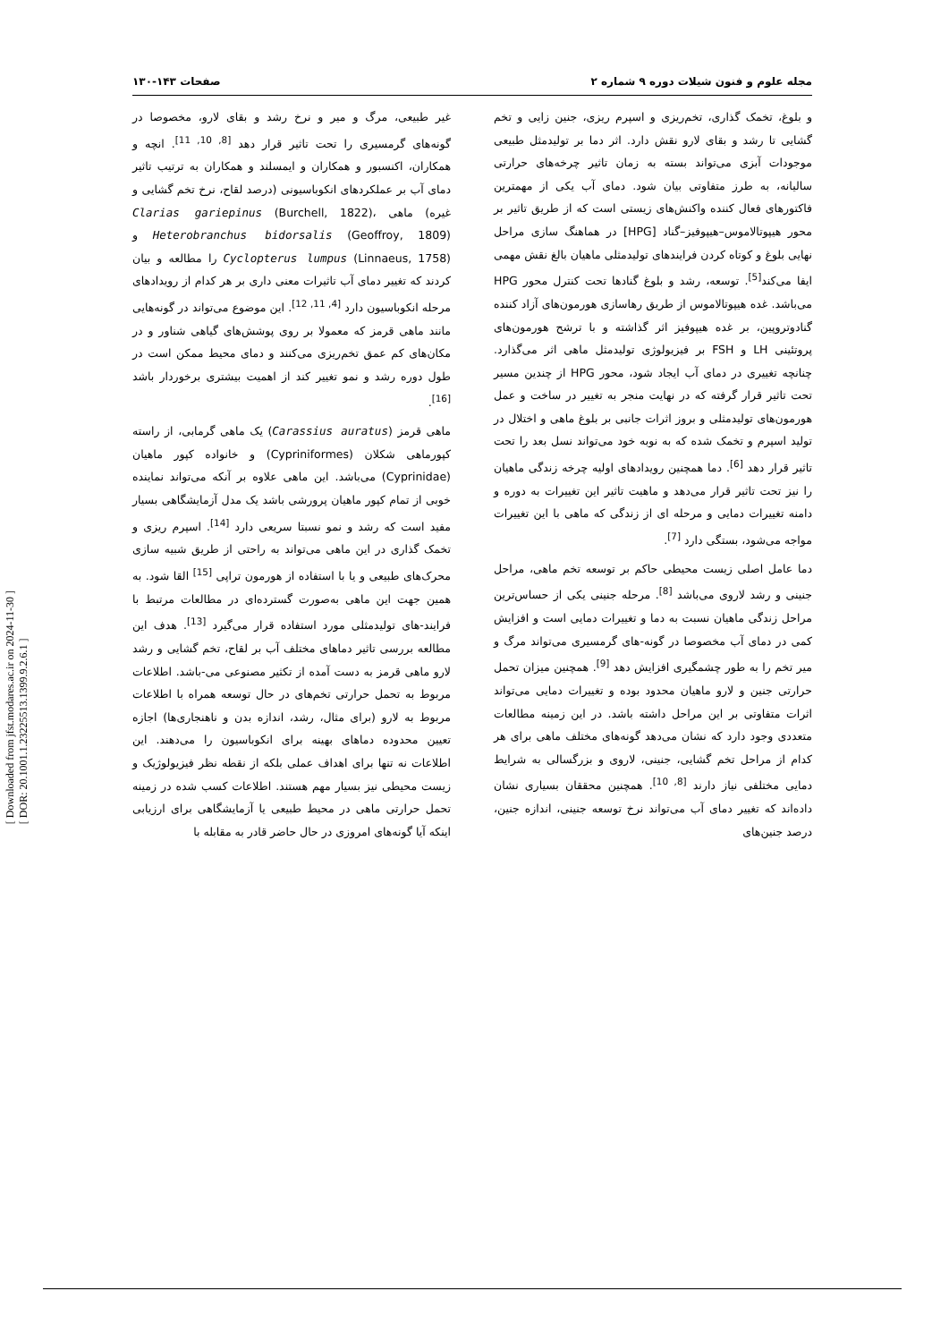مجله علوم و فنون شیلات دوره ۹ شماره ۲
صفحات ۱۴۳-۱۳۰
و بلوغ، تخمک گذاری، تخم‌ریزی و اسپرم ریزی، جنین زایی و تخم گشایی تا رشد و بقای لارو نقش دارد. اثر دما بر تولیدمثل طبیعی موجودات آبزی می‌تواند بسته به زمان تاثیر چرخه‌های حرارتی سالیانه، به طرز متفاوتی بیان شود. دمای آب یکی از مهمترین فاکتورهای فعال کننده واکنش‌های زیستی است که از طریق تاثیر بر محور هیپوتالاموس–هیپوفیز–گناد [HPG] در هماهنگ سازی مراحل نهایی بلوغ و کوتاه کردن فرایندهای تولیدمثلی ماهیان بالغ نقش مهمی ایفا می‌کند<sup>[5]</sup>. توسعه، رشد و بلوغ گنادها تحت کنترل محور HPG می‌باشد. غده هیپوتالاموس از طریق رهاسازی هورمون‌های آزاد کننده گنادوتروپین، بر غده هیپوفیز اثر گذاشته و با ترشح هورمون‌های پروتئینی LH و FSH بر فیزیولوژی تولیدمثل ماهی اثر می‌گذارد. چنانچه تغییری در دمای آب ایجاد شود، محور HPG از چندین مسیر تحت تاثیر قرار گرفته که در نهایت منجر به تغییر در ساخت و عمل هورمون‌های تولیدمثلی و بروز اثرات جانبی بر بلوغ ماهی و اختلال در تولید اسپرم و تخمک شده که به نوبه خود می‌تواند نسل بعد را تحت تاثیر قرار دهد <sup>[6]</sup>. دما همچنین رویدادهای اولیه چرخه زندگی ماهیان را نیز تحت تاثیر قرار می‌دهد و ماهیت تاثیر این تغییرات به دوره و دامنه تغییرات دمایی و مرحله ای از زندگی که ماهی با این تغییرات مواجه می‌شود، بستگی دارد <sup>[7]</sup>.
دما عامل اصلی زیست محیطی حاکم بر توسعه تخم ماهی، مراحل جنینی و رشد لاروی می‌باشد <sup>[8]</sup>. مرحله جنینی یکی از حساس‌ترین مراحل زندگی ماهیان نسبت به دما و تغییرات دمایی است و افزایش کمی در دمای آب مخصوصا در گونه-های گرمسیری می‌تواند مرگ و میر تخم را به طور چشمگیری افزایش دهد <sup>[9]</sup>. همچنین میزان تحمل حرارتی جنین و لارو ماهیان محدود بوده و تغییرات دمایی می‌تواند اثرات متفاوتی بر این مراحل داشته باشد. در این زمینه مطالعات متعددی وجود دارد که نشان می‌دهد گونه‌های مختلف ماهی برای هر کدام از مراحل تخم گشایی، جنینی، لاروی و بزرگسالی به شرایط دمایی مختلفی نیاز دارند <sup>[8, 10]</sup>. همچنین محققان بسیاری نشان داده‌اند که تغییر دمای آب می‌تواند نرخ توسعه جنینی، اندازه جنین، درصد جنین‌های
غیر طبیعی، مرگ و میر و نرخ رشد و بقای لارو، مخصوصا در گونه‌های گرمسیری را تحت تاثیر قرار دهد <sup>[8, 10, 11]</sup>. انچه و همکاران، اکنسبور و همکاران و ایمسلند و همکاران به ترتیب تاثیر دمای آب بر عملکردهای انکوباسیونی (درصد لقاح، نرخ تخم گشایی و غیره) ماهی Clarias gariepinus (Burchell, 1822)، Heterobranchus bidorsalis (Geoffroy, 1809) و Cyclopterus lumpus (Linnaeus, 1758) را مطالعه و بیان کردند که تغییر دمای آب تاثیرات معنی داری بر هر کدام از رویدادهای مرحله انکوباسیون دارد <sup>[4, 11, 12]</sup>. این موضوع می‌تواند در گونه‌هایی مانند ماهی قرمز که معمولا بر روی پوشش‌های گیاهی شناور و در مکان‌های کم عمق تخم‌ریزی می‌کنند و دمای محیط ممکن است در طول دوره رشد و نمو تغییر کند از اهمیت بیشتری برخوردار باشد <sup>[16]</sup>.
ماهی قرمز (Carassius auratus) یک ماهی گرمابی، از راسته کپورماهی شکلان (Cypriniformes) و خانواده کپور ماهیان (Cyprinidae) می‌باشد. این ماهی علاوه بر آنکه می‌تواند نماینده خوبی از تمام کپور ماهیان پرورشی باشد یک مدل آزمایشگاهی بسیار مفید است که رشد و نمو نسبتا سریعی دارد <sup>[14]</sup>. اسپرم ریزی و تخمک گذاری در این ماهی می‌تواند به راحتی از طریق شبیه سازی محرک‌های طبیعی و یا با استفاده از هورمون تراپی <sup>[15]</sup> القا شود. به همین جهت این ماهی به‌صورت گسترده‌ای در مطالعات مرتبط با فرایند-های تولیدمثلی مورد استفاده قرار می‌گیرد <sup>[13]</sup>. هدف این مطالعه بررسی تاثیر دماهای مختلف آب بر لقاح، تخم گشایی و رشد لارو ماهی قرمز به دست آمده از تکثیر مصنوعی می-باشد. اطلاعات مربوط به تحمل حرارتی تخم‌های در حال توسعه همراه با اطلاعات مربوط به لارو (برای مثال، رشد، اندازه بدن و ناهنجاری‌ها) اجازه تعیین محدوده دماهای بهینه برای انکوباسیون را می‌دهند. این اطلاعات نه تنها برای اهداف عملی بلکه از نقطه نظر فیزیولوژیک و زیست محیطی نیز بسیار مهم هستند. اطلاعات کسب شده در زمینه تحمل حرارتی ماهی در محیط طبیعی یا آزمایشگاهی برای ارزیابی اینکه آیا گونه‌های امروزی در حال حاضر قادر به مقابله با
[ Downloaded from jfst.modares.ac.ir on 2024-11-30 ]
[ DOR: 20.1001.1.23225513.1399.9.2.6.1 ]